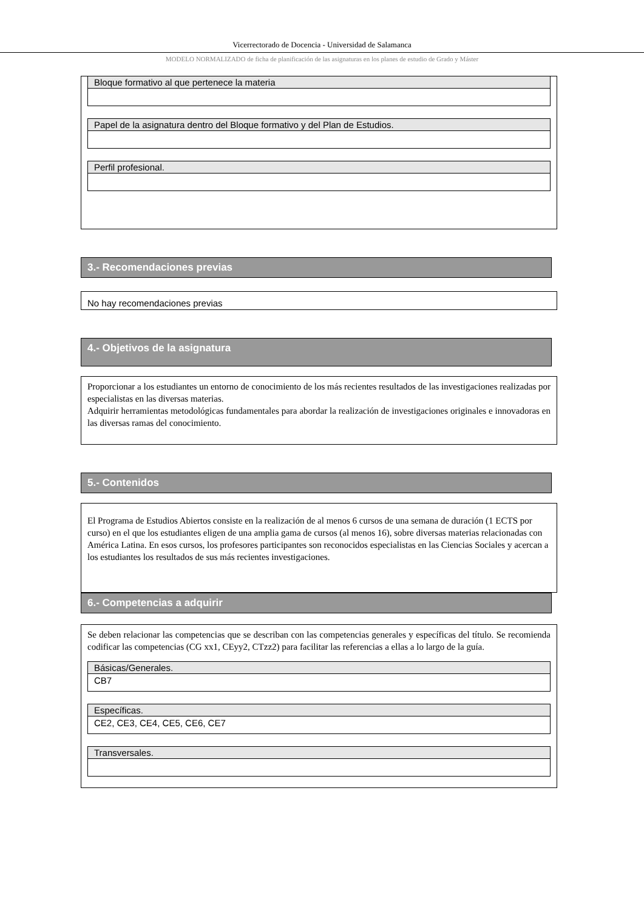Vicerrectorado de Docencia - Universidad de Salamanca
MODELO NORMALIZADO de ficha de planificación de las asignaturas en los planes de estudio de Grado y Máster
Bloque formativo al que pertenece la materia
Papel de la asignatura dentro del Bloque formativo y del Plan de Estudios.
Perfil profesional.
3.- Recomendaciones previas
No hay recomendaciones previas
4.- Objetivos de la asignatura
Proporcionar a los estudiantes un entorno de conocimiento de los más recientes resultados de las investigaciones realizadas por especialistas en las diversas materias.
Adquirir herramientas metodológicas fundamentales para abordar la realización de investigaciones originales e innovadoras en las diversas ramas del conocimiento.
5.- Contenidos
El Programa de Estudios Abiertos consiste en la realización de al menos 6 cursos de una semana de duración (1 ECTS por curso) en el que los estudiantes eligen de una amplia gama de cursos (al menos 16), sobre diversas materias relacionadas con América Latina. En esos cursos, los profesores participantes son reconocidos especialistas en las Ciencias Sociales y acercan a los estudiantes los resultados de sus más recientes investigaciones.
6.- Competencias a adquirir
Se deben relacionar las competencias que se describan con las competencias generales y específicas del título. Se recomienda codificar las competencias (CG xx1, CEyy2, CTzz2) para facilitar las referencias a ellas a lo largo de la guía.
Básicas/Generales.
CB7
Específicas.
CE2, CE3, CE4, CE5, CE6, CE7
Transversales.